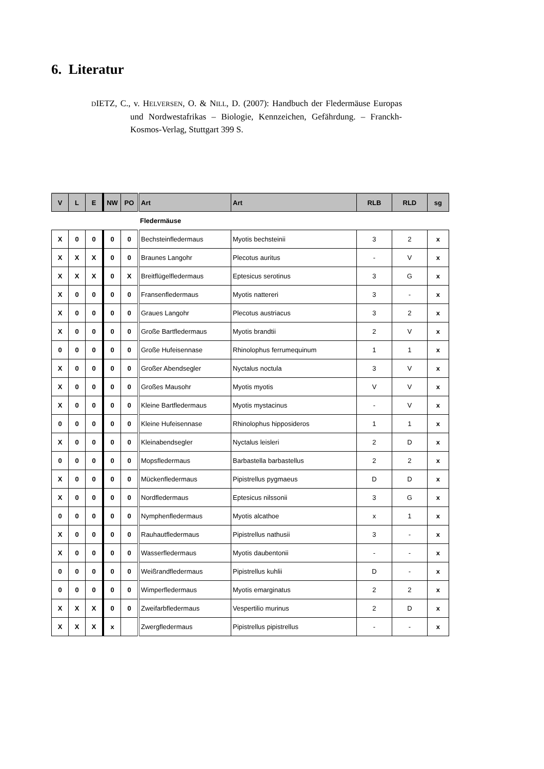6. Literatur
DIETZ, C., v. HELVERSEN, O. & NILL, D. (2007): Handbuch der Fledermäuse Europas und Nordwestafrikas – Biologie, Kennzeichen, Gefährdung. – Franckh-Kosmos-Verlag, Stuttgart 399 S.
| V | L | E | NW | PO | Art | Art | RLB | RLD | sg |
| --- | --- | --- | --- | --- | --- | --- | --- | --- | --- |
| | | | | | Fledermäuse | | | | |
| X | 0 | 0 | 0 | 0 | Bechsteinfledermaus | Myotis bechsteinii | 3 | 2 | x |
| X | X | X | 0 | 0 | Braunes Langohr | Plecotus auritus | - | V | x |
| X | X | X | 0 | X | Breitflügelfledermaus | Eptesicus serotinus | 3 | G | x |
| X | 0 | 0 | 0 | 0 | Fransenfledermaus | Myotis nattereri | 3 | - | x |
| X | 0 | 0 | 0 | 0 | Graues Langohr | Plecotus austriacus | 3 | 2 | x |
| X | 0 | 0 | 0 | 0 | Große Bartfledermaus | Myotis brandtii | 2 | V | x |
| 0 | 0 | 0 | 0 | 0 | Große Hufeisennase | Rhinolophus ferrumequinum | 1 | 1 | x |
| X | 0 | 0 | 0 | 0 | Großer Abendsegler | Nyctalus noctula | 3 | V | x |
| X | 0 | 0 | 0 | 0 | Großes Mausohr | Myotis myotis | V | V | x |
| X | 0 | 0 | 0 | 0 | Kleine Bartfledermaus | Myotis mystacinus | - | V | x |
| 0 | 0 | 0 | 0 | 0 | Kleine Hufeisennase | Rhinolophus hipposideros | 1 | 1 | x |
| X | 0 | 0 | 0 | 0 | Kleinabendsegler | Nyctalus leisleri | 2 | D | x |
| 0 | 0 | 0 | 0 | 0 | Mopsfledermaus | Barbastella barbastellus | 2 | 2 | x |
| X | 0 | 0 | 0 | 0 | Mückenfledermaus | Pipistrellus pygmaeus | D | D | x |
| X | 0 | 0 | 0 | 0 | Nordfledermaus | Eptesicus nilssonii | 3 | G | x |
| 0 | 0 | 0 | 0 | 0 | Nymphenfledermaus | Myotis alcathoe | x | 1 | x |
| X | 0 | 0 | 0 | 0 | Rauhautfledermaus | Pipistrellus nathusii | 3 | - | x |
| X | 0 | 0 | 0 | 0 | Wasserfledermaus | Myotis daubentonii | - | - | x |
| 0 | 0 | 0 | 0 | 0 | Weißrandfledermaus | Pipistrellus kuhlii | D | - | x |
| 0 | 0 | 0 | 0 | 0 | Wimperfledermaus | Myotis emarginatus | 2 | 2 | x |
| X | X | X | 0 | 0 | Zweifarbfledermaus | Vespertilio murinus | 2 | D | x |
| X | X | X | x | | Zwergfledermaus | Pipistrellus pipistrellus | - | - | x |